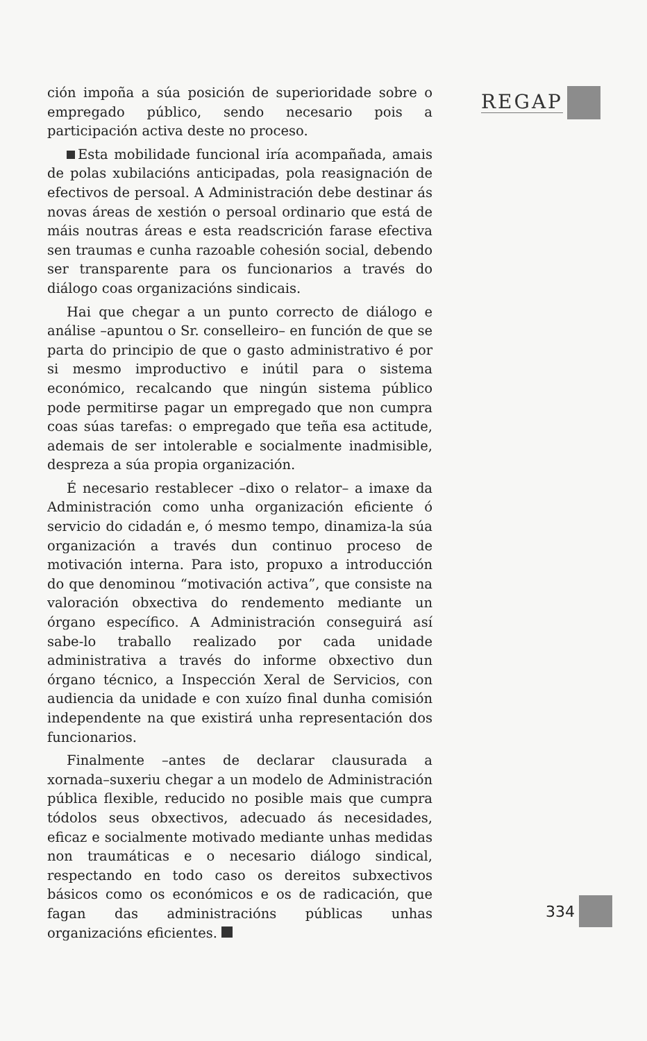ción impoña a súa posición de superioridade sobre o empregado público, sendo necesario pois a participación activa deste no proceso.
Esta mobilidade funcional iría acompañada, amais de polas xubilacións anticipadas, pola reasignación de efectivos de persoal. A Administración debe destinar ás novas áreas de xestión o persoal ordinario que está de máis noutras áreas e esta readscrición farase efectiva sen traumas e cunha razoable cohesión social, debendo ser transparente para os funcionarios a través do diálogo coas organizacións sindicais.
Hai que chegar a un punto correcto de diálogo e análise –apuntou o Sr. conselleiro– en función de que se parta do principio de que o gasto administrativo é por si mesmo improductivo e inútil para o sistema económico, recalcando que ningún sistema público pode permitirse pagar un empregado que non cumpra coas súas tarefas: o empregado que teña esa actitude, ademais de ser intolerable e socialmente inadmisible, despreza a súa propia organización.
É necesario restablecer –dixo o relator– a imaxe da Administración como unha organización eficiente ó servicio do cidadán e, ó mesmo tempo, dinamiza-la súa organización a través dun continuo proceso de motivación interna. Para isto, propuxo a introducción do que denominou “motivación activa”, que consiste na valoración obxectiva do rendemento mediante un órgano específico. A Administración conseguirá así sabe-lo traballo realizado por cada unidade administrativa a través do informe obxectivo dun órgano técnico, a Inspección Xeral de Servicios, con audiencia da unidade e con xuízo final dunha comisión independente na que existirá unha representación dos funcionarios.
Finalmente –antes de declarar clausurada a xornada–suxeriu chegar a un modelo de Administración pública flexible, reducido no posible mais que cumpra tódolos seus obxectivos, adecuado ás necesidades, eficaz e socialmente motivado mediante unhas medidas non traumáticas e o necesario diálogo sindical, respectando en todo caso os dereitos subxectivos básicos como os económicos e os de radicación, que fagan das administracións públicas unhas organizacións eficientes.
REGAP
334